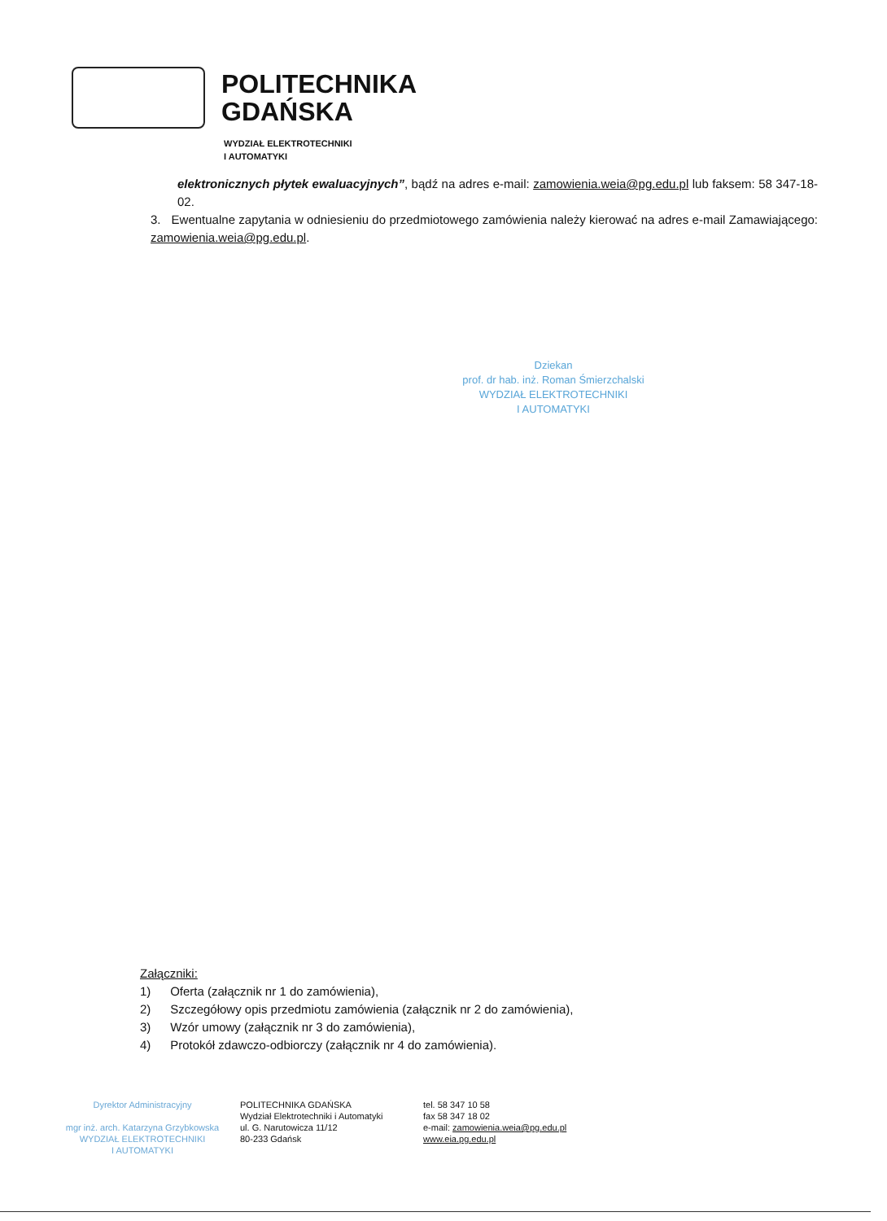POLITECHNIKA
GDAŃSKA
WYDZIAŁ ELEKTROTECHNIKI
I AUTOMATYKI
elektronicznych płytek ewaluacyjnych”, bądź na adres e-mail: zamowienia.weia@pg.edu.pl lub faksem: 58 347-18-02.
3. Ewentualne zapytania w odniesieniu do przedmiotowego zamówienia należy kierować na adres e-mail Zamawiającego: zamowienia.weia@pg.edu.pl.
Dziekan
prof. dr hab. inż. Roman Śmierzchalski
WYDZIAŁ ELEKTROTECHNIKI
I AUTOMATYKI
Załączniki:
1) Oferta (załącznik nr 1 do zamówienia),
2) Szczegółowy opis przedmiotu zamówienia (załącznik nr 2 do zamówienia),
3) Wzór umowy (załącznik nr 3 do zamówienia),
4) Protokół zdawczo-odbiorczy (załącznik nr 4 do zamówienia).
Dyrektor Administracyjny
mgr inż. arch. Katarzyna Grzybkowska
WYDZIAŁ ELEKTROTECHNIKI
I AUTOMATYKI
POLITECHNIKA GDAŃSKA
Wydział Elektrotechniki i Automatyki
ul. G. Narutowicza 11/12
80-233 Gdańsk
tel. 58 347 10 58
fax 58 347 18 02
e-mail: zamowienia.weia@pg.edu.pl
www.eia.pg.edu.pl